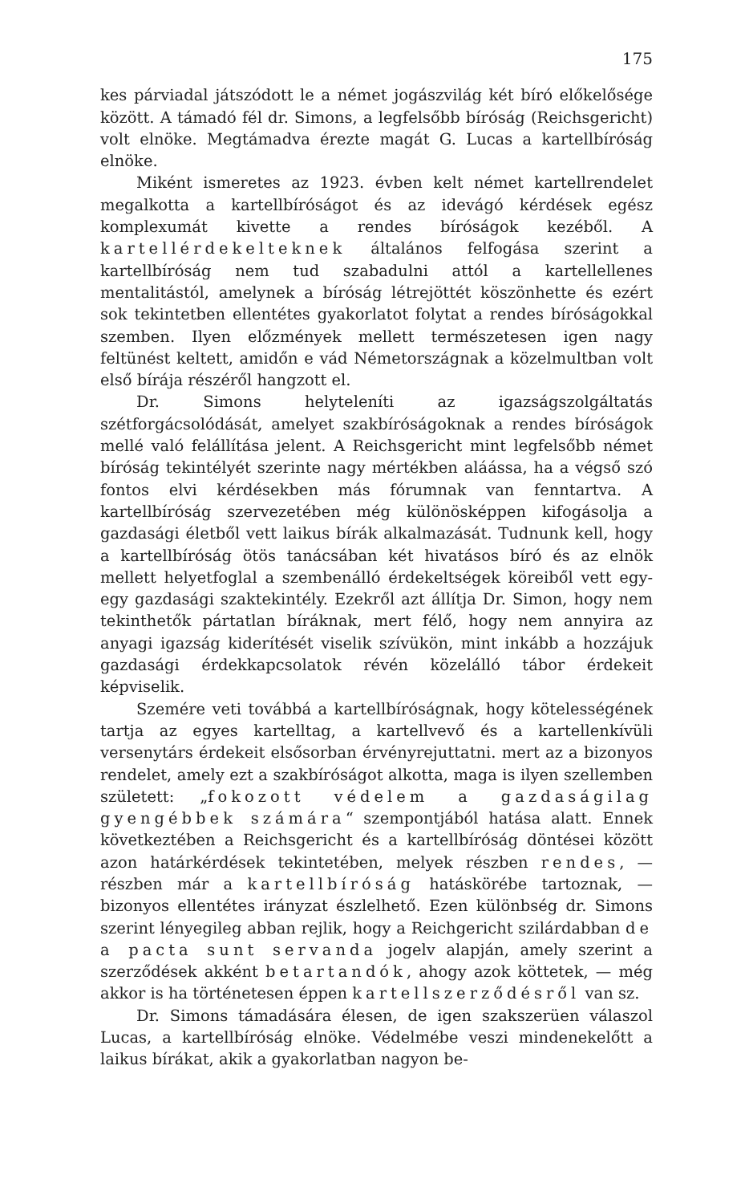175
kes párviadal játszódott le a német jogászvilág két bíró előkelősége között. A támadó fél dr. Simons, a legfelsőbb bíróság (Reichsgericht) volt elnöke. Megtámadva érezte magát G. Lucas a kartellbíróság elnöke.
Miként ismeretes az 1923. évben kelt német kartellrendelet megalkotta a kartellbíróságot és az idevágó kérdések egész komplexumát kivette a rendes bíróságok kezéből. A kartellérdekelteknek általános felfogása szerint a kartellbíróság nem tud szabadulni attól a kartellellenes mentalitástól, amelynek a bíróság létrejöttét köszönhette és ezért sok tekintetben ellentétes gyakorlatot folytat a rendes bíróságokkal szemben. Ilyen előzmények mellett természetesen igen nagy feltünést keltett, amidőn e vád Németországnak a közelmultban volt első bírája részéről hangzott el.
Dr. Simons helyteleníti az igazságszolgáltatás szétforgácsolódását, amelyet szakbíróságoknak a rendes bíróságok mellé való felállítása jelent. A Reichsgericht mint legfelsőbb német bíróság tekintélyét szerinte nagy mértékben aláássa, ha a végső szó fontos elvi kérdésekben más fórumnak van fenntartva. A kartellbíróság szervezetében még különösképpen kifogásolja a gazdasági életből vett laikus bírák alkalmazását. Tudnunk kell, hogy a kartellbíróság ötös tanácsában két hivatásos bíró és az elnök mellett helyetfoglal a szembenálló érdekeltségek köreiből vett egy-egy gazdasági szaktekintély. Ezekről azt állítja Dr. Simon, hogy nem tekinthetők pártatlan bíráknak, mert félő, hogy nem annyira az anyagi igazság kiderítését viselik szívükön, mint inkább a hozzájuk gazdasági érdekkapcsolatok révén közelálló tábor érdekeit képviselik.
Szemére veti továbbá a kartellbíróságnak, hogy kötelességének tartja az egyes kartelltag, a kartellvevő és a kartellenkívüli versenytárs érdekeit elsősorban érvényrejuttatni. mert az a bizonyos rendelet, amely ezt a szakbíróságot alkotta, maga is ilyen szellemben született: „fokozott védelem a gazdaságilag gyengébbek számára“ szempontjából hatása alatt. Ennek következtében a Reichsgericht és a kartellbíróság döntései között azon határkérdések tekintetében, melyek részben rendes, — részben már a kartellbíróság hatáskörébe tartoznak, — bizonyos ellentétes irányzat észlelhető. Ezen különbség dr. Simons szerint lényegileg abban rejlik, hogy a Reichgericht szilárdabban de a pacta sunt servanda jogelv alapján, amely szerint a szerződések akként betartandók, ahogy azok köttetek, — még akkor is ha történetesen éppen kartellszerződésről van sz.
Dr. Simons támadására élesen, de igen szakszerüen válaszol Lucas, a kartellbíróság elnöke. Védelmébe veszi mindenekelőtt a laikus bírákat, akik a gyakorlatban nagyon be-